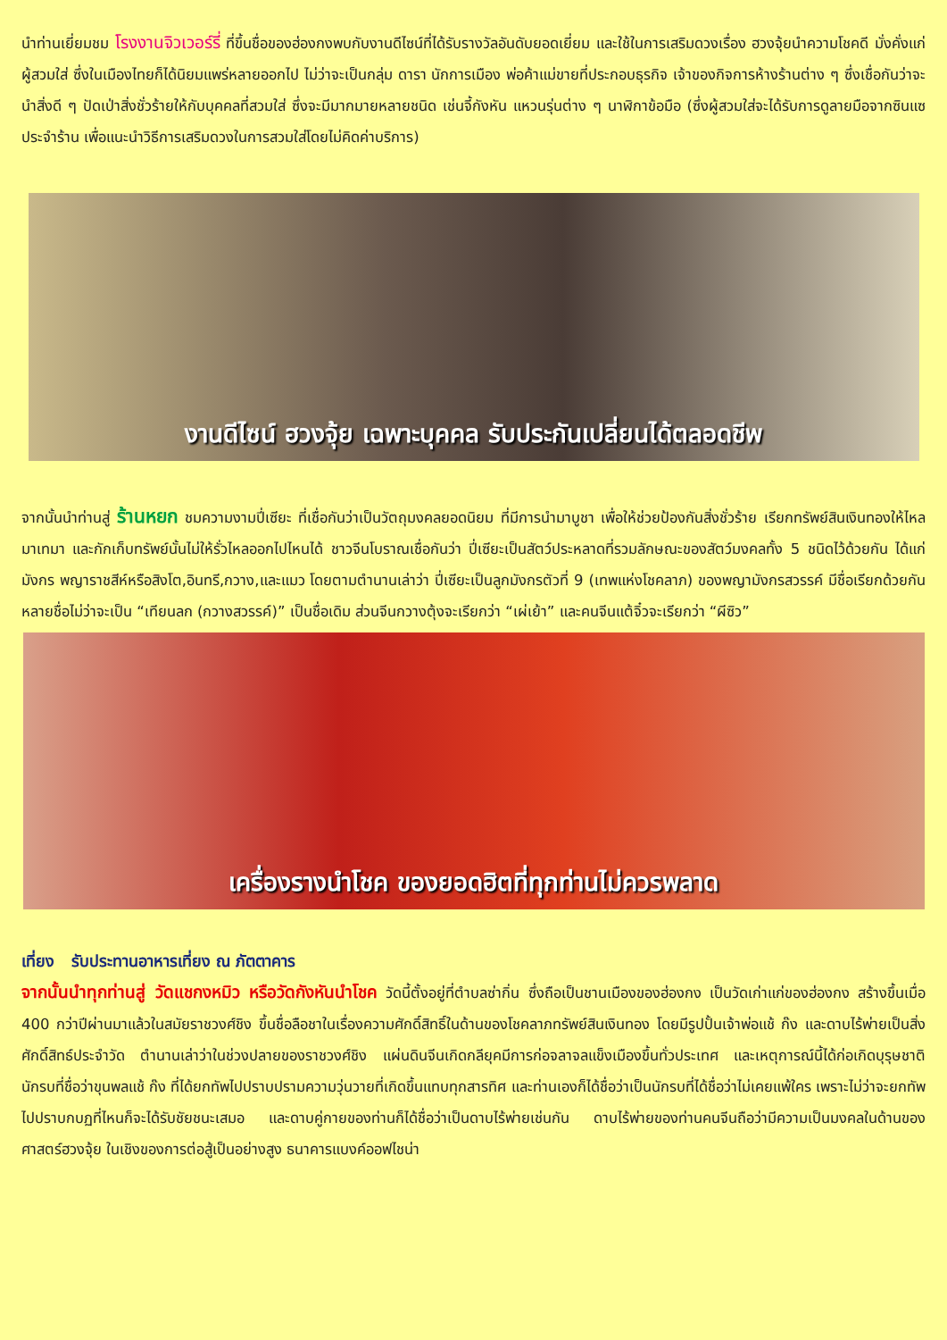นำท่านเยี่ยมชม โรงงานจิวเวอร์รี่ ที่ขึ้นชื่อของฮ่องกงพบกับงานดีไซน์ที่ได้รับรางวัลอันดับยอดเยี่ยม และใช้ในการเสริมดวงเรื่อง ฮวงจุ้ยนำความโชคดี มั่งคั่งแก่ผู้สวมใส่ ซึ่งในเมืองไทยก็ได้นิยมแพร่หลายออกไป ไม่ว่าจะเป็นกลุ่ม ดารา นักการเมือง พ่อค้าแม่ขายที่ประกอบธุรกิจ เจ้าของกิจการห้างร้านต่าง ๆ ซึ่งเชื่อกันว่าจะนำสิ่งดี ๆ ปัดเป่าสิ่งชั่วร้ายให้กับบุคคลที่สวมใส่ ซึ่งจะมีมากมายหลายชนิด เช่นจี้กังหัน แหวนรุ่นต่าง ๆ นาฬิกาข้อมือ (ซึ่งผู้สวมใส่จะได้รับการดูลายมือจากซินแซประจำร้าน เพื่อแนะนำวิธีการเสริมดวงในการสวมใส่โดยไม่คิดค่าบริการ)
งานดีไซน์ ฮวงจุ้ย เฉพาะบุคคล รับประกันเปลี่ยนได้ตลอดชีพ
จากนั้นนำท่านสู่ ร้านหยก ชมความงามปี่เซียะ ที่เชื่อกันว่าเป็นวัตถุมงคลยอดนิยม ที่มีการนำมาบูชา เพื่อให้ช่วยป้องกันสิ่งชั่วร้าย เรียกทรัพย์สินเงินทองให้ไหลมาเทมา และกักเก็บทรัพย์นั้นไม่ให้รั่วไหลออกไปไหนได้ ชาวจีนโบราณเชื่อกันว่า ปี่เซียะเป็นสัตว์ประหลาดที่รวมลักษณะของสัตว์มงคลทั้ง 5 ชนิดไว้ด้วยกัน ได้แก่ มังกร พญาราชสีห์หรือสิงโต,อินทรี,กวาง,และแมว โดยตามตำนานเล่าว่า ปี่เซียะเป็นลูกมังกรตัวที่ 9 (เทพแห่งโชคลาภ) ของพญามังกรสวรรค์ มีชื่อเรียกด้วยกันหลายชื่อไม่ว่าจะเป็น “เทียนลก (กวางสวรรค์)” เป็นชื่อเดิม ส่วนจีนกวางตุ้งจะเรียกว่า “เผ่เย้า” และคนจีนแต้จิ๋วจะเรียกว่า “ผีซิว”
เครื่องรางนำโชค ของยอดฮิตที่ทุกท่านไม่ควรพลาด
เที่ยง รับประทานอาหารเที่ยง ณ ภัตตาคาร
จากนั้นนำทุกท่านสู่ วัดแชกงหมิว หรือวัดกังหันนำโชค วัดนี้ตั้งอยู่ที่ตำบลซ่ากิ่น ซึ่งถือเป็นชานเมืองของฮ่องกง เป็นวัดเก่าแก่ของฮ่องกง สร้างขึ้นเมื่อ 400 กว่าปีผ่านมาแล้วในสมัยราชวงศ์ชิง ขึ้นชื่อลือชาในเรื่องความศักดิ์สิทธิ์ในด้านของโชคลาภทรัพย์สินเงินทอง โดยมีรูปปั้นเจ้าพ่อแช้ ก๊ง และดาบไร้พ่ายเป็นสิ่งศักดิ์สิทธ์ประจำวัด ตำนานเล่าว่าในช่วงปลายของราชวงศ์ชิง แผ่นดินจีนเกิดกลียุคมีการก่อจลาจลแข็งเมืองขึ้นทั่วประเทศ และเหตุการณ์นี้ได้ก่อเกิดบุรุษชาตินักรบที่ชื่อว่าขุนพลแช้ ก๊ง ที่ได้ยกทัพไปปราบปรามความวุ่นวายที่เกิดขึ้นแทบทุกสารทิศ และท่านเองก็ได้ชื่อว่าเป็นนักรบที่ได้ชื่อว่าไม่เคยแพ้ใคร เพราะไม่ว่าจะยกทัพไปปราบกบฏที่ไหนก็จะได้รับชัยชนะเสมอ และดาบคู่กายของท่านก็ได้ชื่อว่าเป็นดาบไร้พ่ายเช่นกัน ดาบไร้พ่ายของท่านคนจีนถือว่ามีความเป็นมงคลในด้านของศาสตร์ฮวงจุ้ย ในเชิงของการต่อสู้เป็นอย่างสูง ธนาคารแบงค์ออฟไชน่า